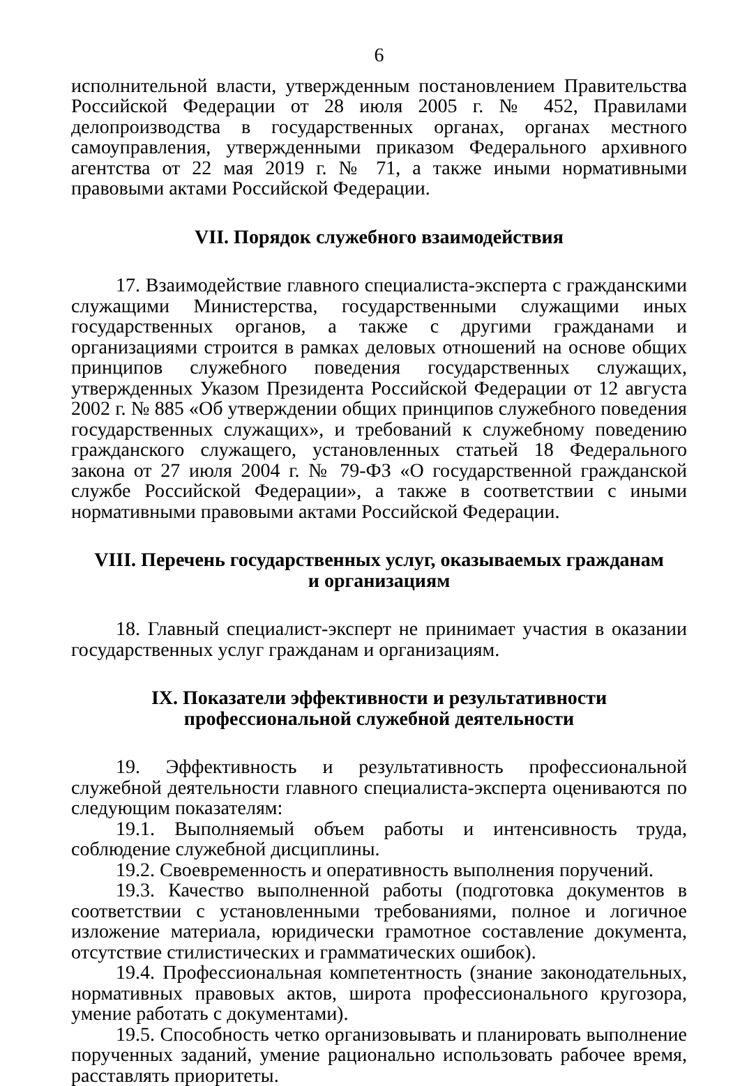6
исполнительной власти, утвержденным постановлением Правительства Российской Федерации от 28 июля 2005 г. № 452, Правилами делопроизводства в государственных органах, органах местного самоуправления, утвержденными приказом Федерального архивного агентства от 22 мая 2019 г. № 71, а также иными нормативными правовыми актами Российской Федерации.
VII. Порядок служебного взаимодействия
17. Взаимодействие главного специалиста-эксперта с гражданскими служащими Министерства, государственными служащими иных государственных органов, а также с другими гражданами и организациями строится в рамках деловых отношений на основе общих принципов служебного поведения государственных служащих, утвержденных Указом Президента Российской Федерации от 12 августа 2002 г. № 885 «Об утверждении общих принципов служебного поведения государственных служащих», и требований к служебному поведению гражданского служащего, установленных статьей 18 Федерального закона от 27 июля 2004 г. № 79-ФЗ «О государственной гражданской службе Российской Федерации», а также в соответствии с иными нормативными правовыми актами Российской Федерации.
VIII. Перечень государственных услуг, оказываемых гражданам
и организациям
18. Главный специалист-эксперт не принимает участия в оказании государственных услуг гражданам и организациям.
IX. Показатели эффективности и результативности
профессиональной служебной деятельности
19. Эффективность и результативность профессиональной служебной деятельности главного специалиста-эксперта оцениваются по следующим показателям:
19.1. Выполняемый объем работы и интенсивность труда, соблюдение служебной дисциплины.
19.2. Своевременность и оперативность выполнения поручений.
19.3. Качество выполненной работы (подготовка документов в соответствии с установленными требованиями, полное и логичное изложение материала, юридически грамотное составление документа, отсутствие стилистических и грамматических ошибок).
19.4. Профессиональная компетентность (знание законодательных, нормативных правовых актов, широта профессионального кругозора, умение работать с документами).
19.5. Способность четко организовывать и планировать выполнение порученных заданий, умение рационально использовать рабочее время, расставлять приоритеты.